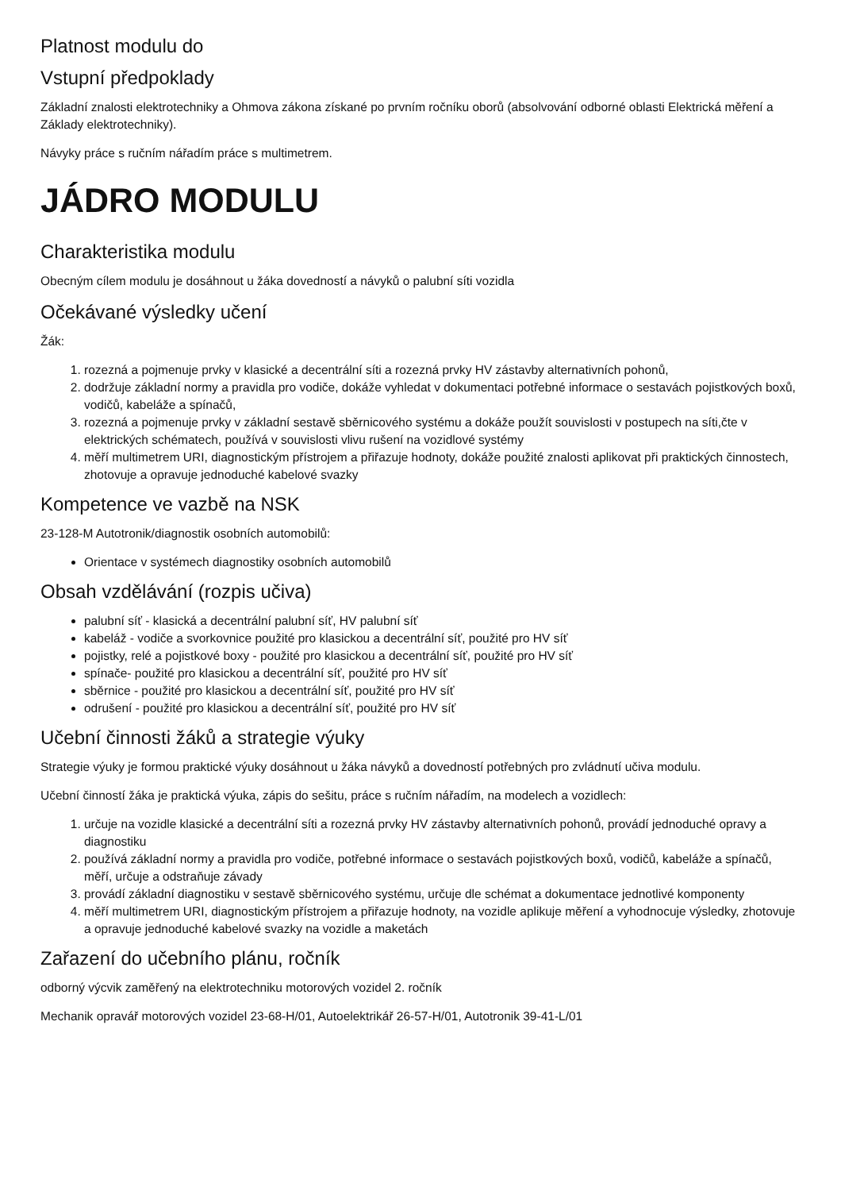Platnost modulu do
Vstupní předpoklady
Základní znalosti elektrotechniky a Ohmova zákona získané po prvním ročníku oborů (absolvování odborné oblasti Elektrická měření a Základy elektrotechniky).
Návyky práce s ručním nářadím práce s multimetrem.
JÁDRO MODULU
Charakteristika modulu
Obecným cílem modulu je dosáhnout u žáka dovedností a návyků o palubní síti vozidla
Očekávané výsledky učení
Žák:
1. rozezná a pojmenuje prvky v klasické a decentrální síti a rozezná prvky HV zástavby alternativních pohonů,
2. dodržuje základní normy a pravidla pro vodiče, dokáže vyhledat v dokumentaci potřebné informace o sestavách pojistkových boxů, vodičů, kabeláže a spínačů,
3. rozezná a pojmenuje prvky v základní sestavě sběrnicového systému a dokáže použít souvislosti v postupech na síti,čte v elektrických schématech, používá v souvislosti vlivu rušení na vozidlové systémy
4. měří multimetrem URI, diagnostickým přístrojem a přiřazuje hodnoty, dokáže použité znalosti aplikovat při praktických činnostech, zhotovuje a opravuje jednoduché kabelové svazky
Kompetence ve vazbě na NSK
23-128-M Autotronik/diagnostik osobních automobilů:
Orientace v systémech diagnostiky osobních automobilů
Obsah vzdělávání (rozpis učiva)
palubní síť - klasická a decentrální palubní síť, HV palubní síť
kabeláž - vodiče a svorkovnice použité pro klasickou a decentrální síť, použité pro HV síť
pojistky, relé a pojistkové boxy - použité pro klasickou a decentrální síť, použité pro HV síť
spínače- použité pro klasickou a decentrální síť, použité pro HV síť
sběrnice - použité pro klasickou a decentrální síť, použité pro HV síť
odrušení - použité pro klasickou a decentrální síť, použité pro HV síť
Učební činnosti žáků a strategie výuky
Strategie výuky je formou praktické výuky dosáhnout u žáka návyků a dovedností potřebných pro zvládnutí učiva modulu.
Učební činností žáka je praktická výuka, zápis do sešitu, práce s ručním nářadím, na modelech a vozidlech:
1. určuje na vozidle klasické a decentrální síti a rozezná prvky HV zástavby alternativních pohonů, provádí jednoduché opravy a diagnostiku
2. používá základní normy a pravidla pro vodiče, potřebné informace o sestavách pojistkových boxů, vodičů, kabeláže a spínačů, měří, určuje a odstraňuje závady
3. provádí základní diagnostiku v sestavě sběrnicového systému, určuje dle schémat a dokumentace jednotlivé komponenty
4. měří multimetrem URI, diagnostickým přístrojem a přiřazuje hodnoty, na vozidle aplikuje měření a vyhodnocuje výsledky, zhotovuje a opravuje jednoduché kabelové svazky na vozidle a maketách
Zařazení do učebního plánu, ročník
odborný výcvik zaměřený na elektrotechniku motorových vozidel 2. ročník
Mechanik opravář motorových vozidel 23-68-H/01, Autoelektrikář 26-57-H/01, Autotronik 39-41-L/01